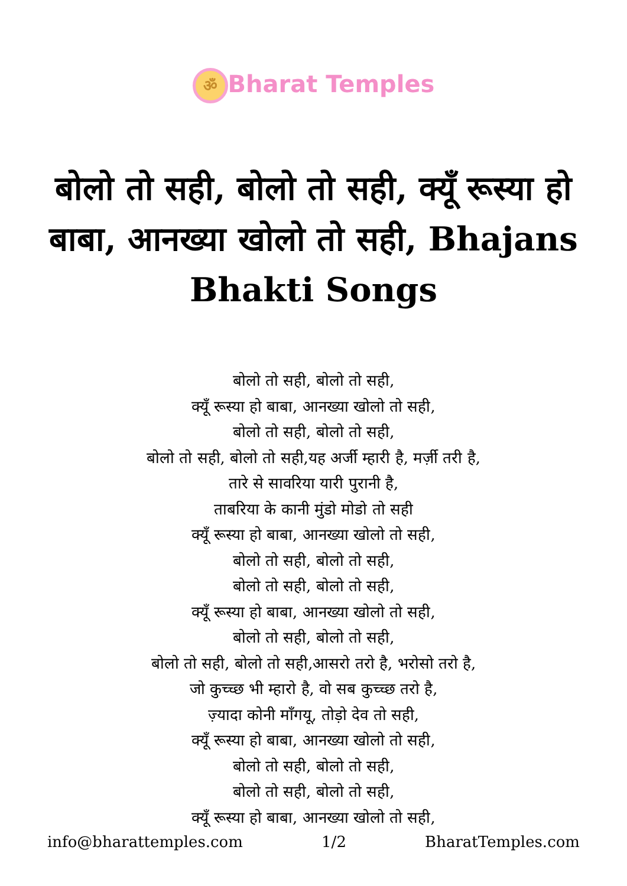ॐ Bharat Temples
बोलो तो सही, बोलो तो सही, क्यूँ रूस्या हो बाबा, आनख्या खोलो तो सही, Bhajans Bhakti Songs
बोलो तो सही, बोलो तो सही,
क्यूँ रूस्या हो बाबा, आनख्या खोलो तो सही,
बोलो तो सही, बोलो तो सही,
बोलो तो सही, बोलो तो सही,यह अर्जी म्हारी है, मर्ज़ी तरी है,
तारे से सावरिया यारी पुरानी है,
ताबरिया के कानी मुंडो मोडो तो सही
क्यूँ रूस्या हो बाबा, आनख्या खोलो तो सही,
बोलो तो सही, बोलो तो सही,
बोलो तो सही, बोलो तो सही,
क्यूँ रूस्या हो बाबा, आनख्या खोलो तो सही,
बोलो तो सही, बोलो तो सही,
बोलो तो सही, बोलो तो सही,आसरो तरो है, भरोसो तरो है,
जो कुच्च्छ भी म्हारो है, वो सब कुच्च्छ तरो है,
ज़्यादा कोनी माँगयू, तोड़ो देव तो सही,
क्यूँ रूस्या हो बाबा, आनख्या खोलो तो सही,
बोलो तो सही, बोलो तो सही,
बोलो तो सही, बोलो तो सही,
क्यूँ रूस्या हो बाबा, आनख्या खोलो तो सही,
info@bharattemples.com 1/2 BharatTemples.com